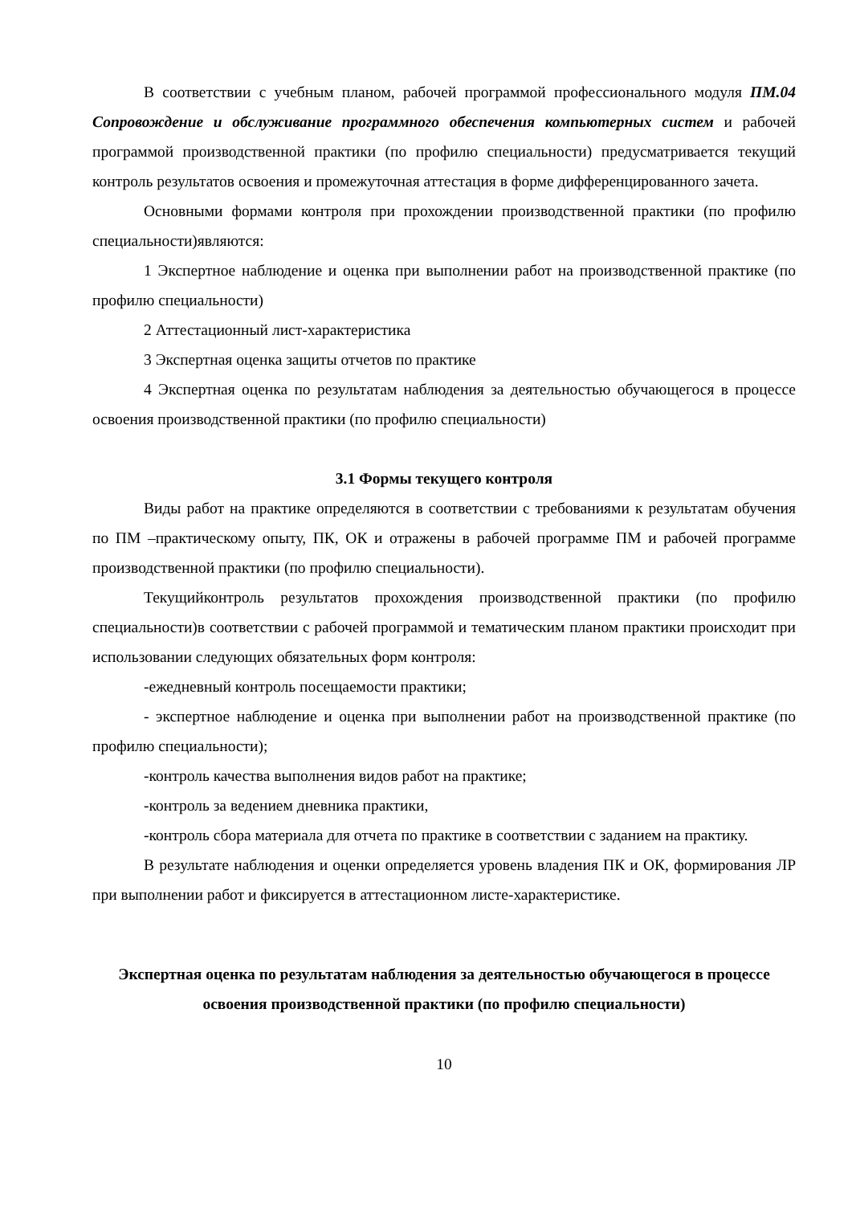В соответствии с учебным планом, рабочей программой профессионального модуля ПМ.04 Сопровождение и обслуживание программного обеспечения компьютерных систем и рабочей программой производственной практики (по профилю специальности) предусматривается текущий контроль результатов освоения и промежуточная аттестация в форме дифференцированного зачета.
Основными формами контроля при прохождении производственной практики (по профилю специальности)являются:
1 Экспертное наблюдение и оценка при выполнении работ на производственной практике (по профилю специальности)
2 Аттестационный лист-характеристика
3 Экспертная оценка защиты отчетов по практике
4 Экспертная оценка по результатам наблюдения за деятельностью обучающегося в процессе освоения производственной практики (по профилю специальности)
3.1 Формы текущего контроля
Виды работ на практике определяются в соответствии с требованиями к результатам обучения по ПМ –практическому опыту, ПК, ОК и отражены в рабочей программе ПМ и рабочей программе производственной практики (по профилю специальности).
Текущийконтроль результатов прохождения производственной практики (по профилю специальности)в соответствии с рабочей программой и тематическим планом практики происходит при использовании следующих обязательных форм контроля:
-ежедневный контроль посещаемости практики;
- экспертное наблюдение и оценка при выполнении работ на производственной практике (по профилю специальности);
-контроль качества выполнения видов работ на практике;
-контроль за ведением дневника практики,
-контроль сбора материала для отчета по практике в соответствии с заданием на практику.
В результате наблюдения и оценки определяется уровень владения ПК и ОК, формирования ЛР при выполнении работ и фиксируется в аттестационном листе-характеристике.
Экспертная оценка по результатам наблюдения за деятельностью обучающегося в процессе освоения производственной практики (по профилю специальности)
10